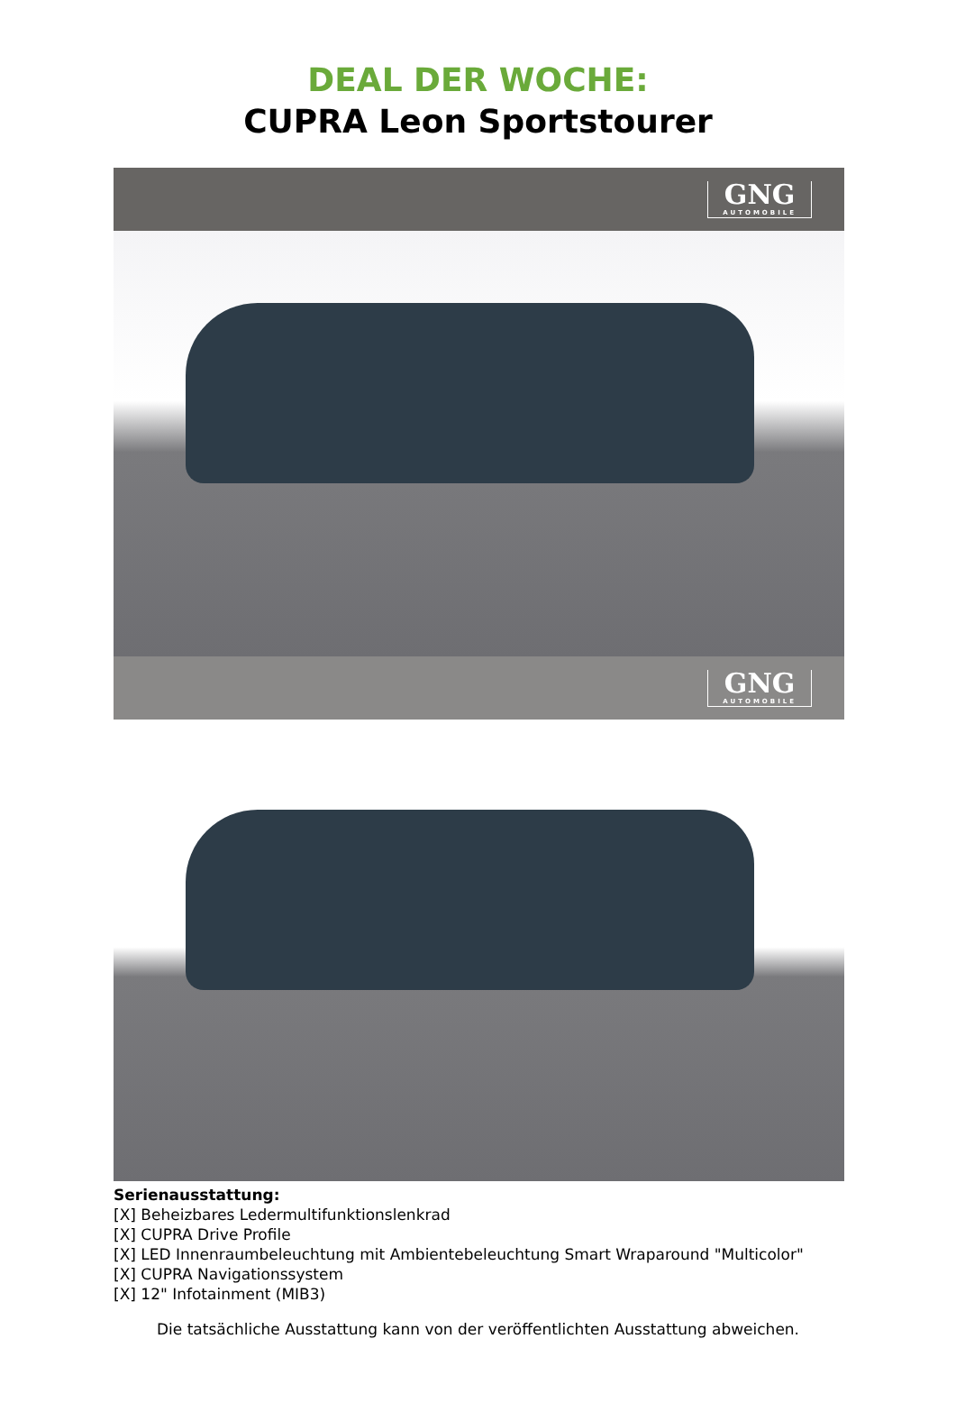DEAL DER WOCHE:
CUPRA Leon Sportstourer
GNG
AUTOMOBILE
GNG
AUTOMOBILE
Serienausstattung:
[X] Beheizbares Ledermultifunktionslenkrad
[X] CUPRA Drive Profile
[X] LED Innenraumbeleuchtung mit Ambientebeleuchtung Smart Wraparound "Multicolor"
[X] CUPRA Navigationssystem
[X] 12" Infotainment (MIB3)
Die tatsächliche Ausstattung kann von der veröffentlichten Ausstattung abweichen.